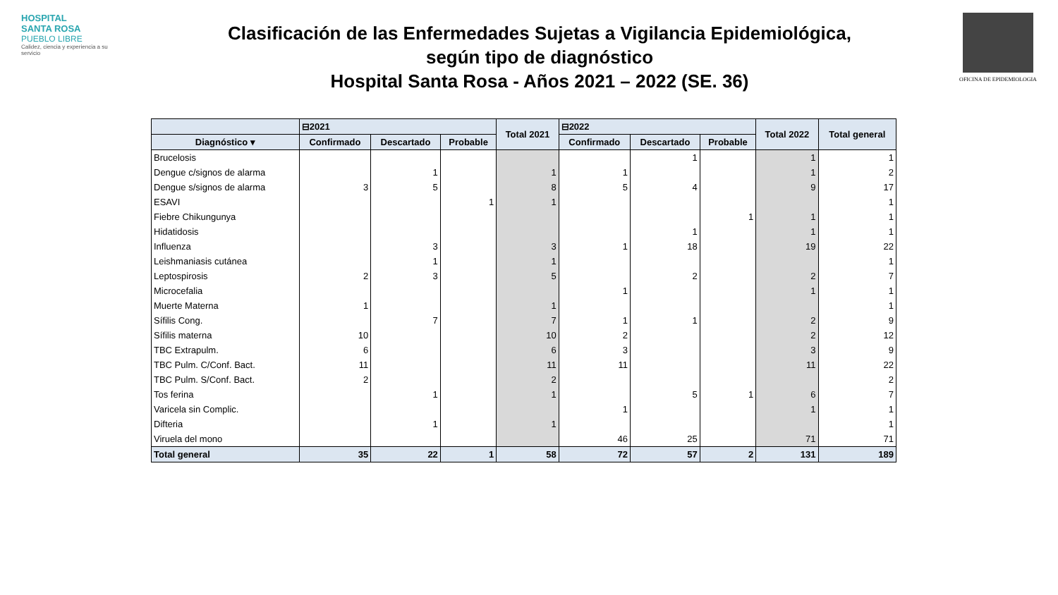HOSPITAL
SANTA ROSA
PUEBLO LIBRE
Calidez, ciencia y experiencia a su servicio
Clasificación de las Enfermedades Sujetas a Vigilancia Epidemiológica,
según tipo de diagnóstico
Hospital Santa Rosa - Años 2021 – 2022 (SE. 36)
OFICINA DE EPIDEMIOLOGIA
| | ⊟2021 | | | Total 2021 | ⊟2022 | | | Total 2022 | Total general |
| --- | --- | --- | --- | --- | --- | --- | --- | --- | --- |
| Diagnóstico ▾ | Confirmado | Descartado | Probable | | Confirmado | Descartado | Probable | | |
| Brucelosis | | | | | | 1 | | 1 | 1 |
| Dengue c/signos de alarma | | 1 | | 1 | 1 | | | 1 | 2 |
| Dengue s/signos de alarma | 3 | 5 | | 8 | 5 | 4 | | 9 | 17 |
| ESAVI | | | 1 | 1 | | | | | 1 |
| Fiebre Chikungunya | | | | | | | 1 | 1 | 1 |
| Hidatidosis | | | | | | 1 | | 1 | 1 |
| Influenza | | 3 | | 3 | 1 | 18 | | 19 | 22 |
| Leishmaniasis cutánea | | 1 | | 1 | | | | | 1 |
| Leptospirosis | 2 | 3 | | 5 | | 2 | | 2 | 7 |
| Microcefalia | | | | | 1 | | | 1 | 1 |
| Muerte Materna | 1 | | | 1 | | | | | 1 |
| Sífilis Cong. | | 7 | | 7 | 1 | 1 | | 2 | 9 |
| Sífilis materna | 10 | | | 10 | 2 | | | 2 | 12 |
| TBC Extrapulm. | 6 | | | 6 | 3 | | | 3 | 9 |
| TBC Pulm. C/Conf. Bact. | 11 | | | 11 | 11 | | | 11 | 22 |
| TBC Pulm. S/Conf. Bact. | 2 | | | 2 | | | | | 2 |
| Tos ferina | | 1 | | 1 | | 5 | 1 | 6 | 7 |
| Varicela sin Complic. | | | | | 1 | | | 1 | 1 |
| Difteria | | 1 | | 1 | | | | | 1 |
| Viruela del mono | | | | | 46 | 25 | | 71 | 71 |
| Total general | 35 | 22 | 1 | 58 | 72 | 57 | 2 | 131 | 189 |